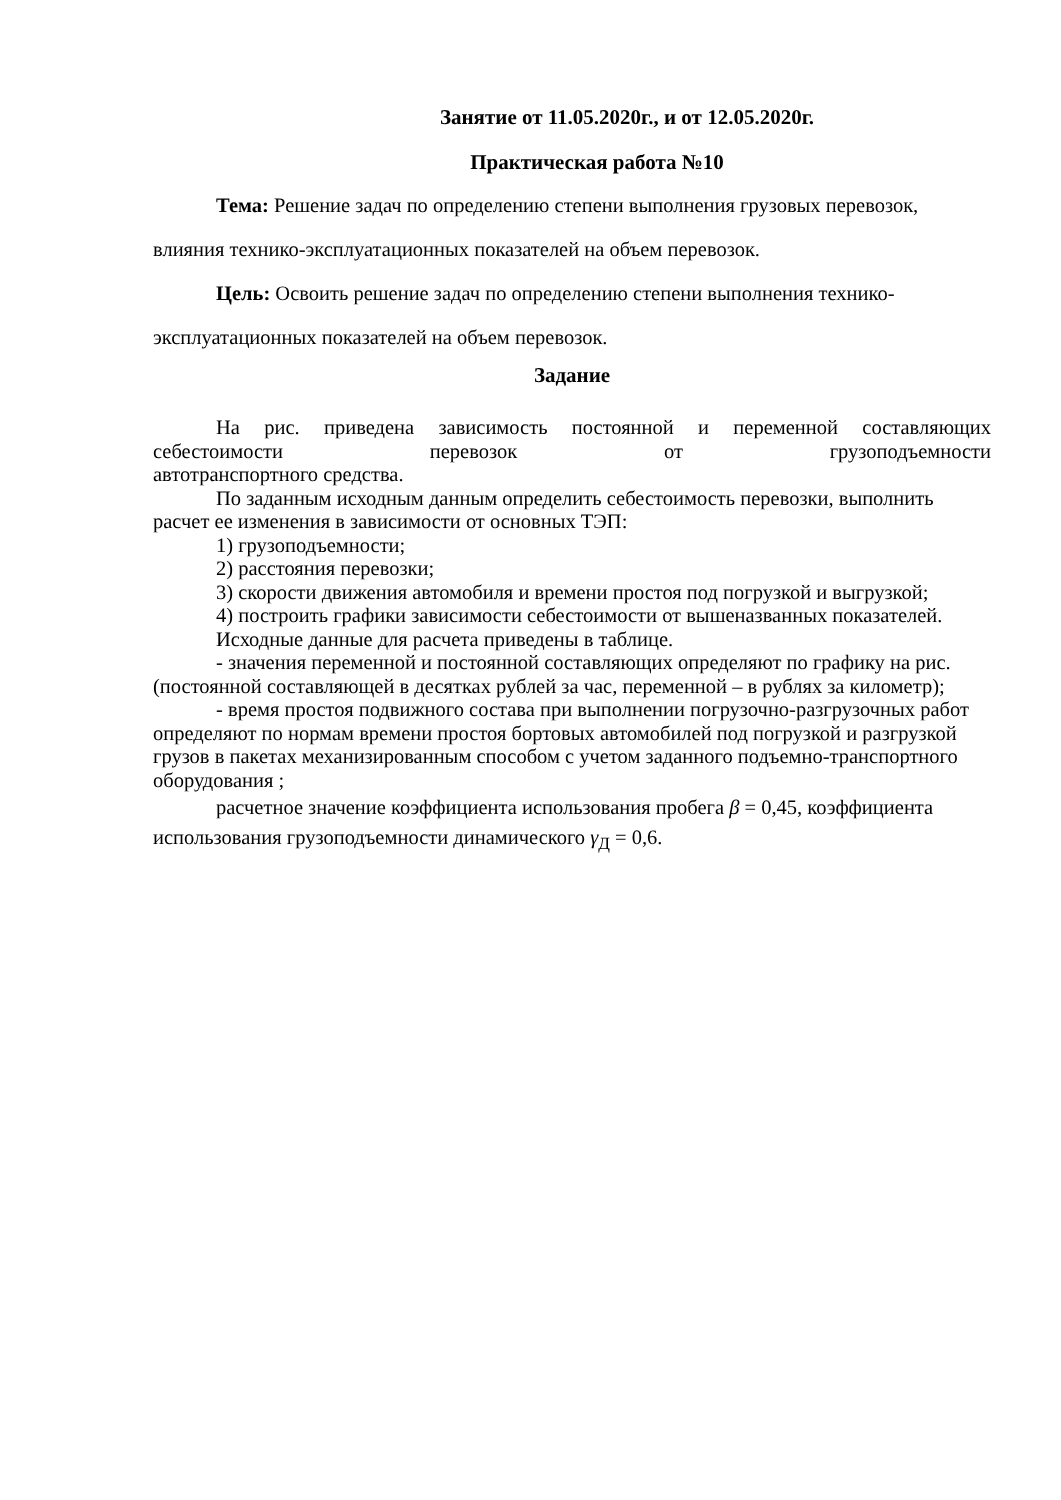Занятие от 11.05.2020г., и от 12.05.2020г.
Практическая работа №10
Тема: Решение задач по определению степени выполнения грузовых перевозок, влияния технико-эксплуатационных показателей на объем перевозок.
Цель: Освоить решение задач по определению степени выполнения технико-эксплуатационных показателей на объем перевозок.
Задание
На рис. приведена зависимость постоянной и переменной составляющих себестоимости перевозок от грузоподъемности
автотранспортного средства.
По заданным исходным данным определить себестоимость перевозки, выполнить расчет ее изменения в зависимости от основных ТЭП:
1) грузоподъемности;
2) расстояния перевозки;
3) скорости движения автомобиля и времени простоя под погрузкой и выгрузкой;
4) построить графики зависимости себестоимости от вышеназванных показателей.
Исходные данные для расчета приведены в таблице.
- значения переменной и постоянной составляющих определяют по графику на рис. (постоянной составляющей в десятках рублей за час, переменной – в рублях за километр);
- время простоя подвижного состава при выполнении погрузочно-разгрузочных работ определяют по нормам времени простоя бортовых автомобилей под погрузкой и разгрузкой грузов в пакетах механизированным способом с учетом заданного подъемно-транспортного оборудования ;
расчетное значение коэффициента использования пробега β = 0,45, коэффициента использования грузоподъемности динамического γ<sub>Д</sub> = 0,6.